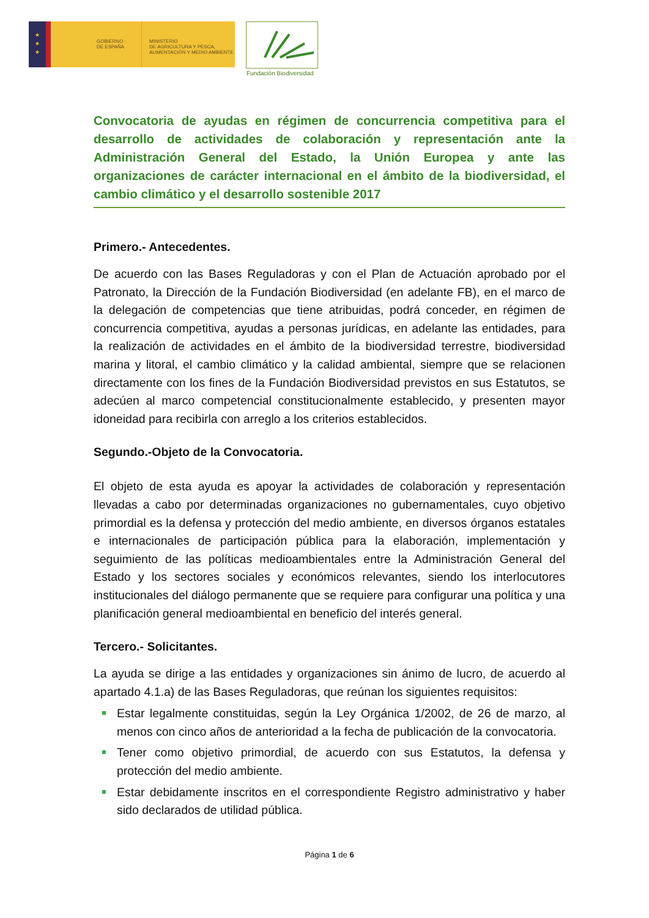★
★
★
GOBIERNO
DE ESPAÑA
MINISTERIO
DE AGRICULTURA Y PESCA,
ALIMENTACIÓN Y MEDIO AMBIENTE
Fundación Biodiversidad
Convocatoria de ayudas en régimen de concurrencia competitiva para el desarrollo de actividades de colaboración y representación ante la Administración General del Estado, la Unión Europea y ante las organizaciones de carácter internacional en el ámbito de la biodiversidad, el cambio climático y el desarrollo sostenible 2017
Primero.- Antecedentes.
De acuerdo con las Bases Reguladoras y con el Plan de Actuación aprobado por el Patronato, la Dirección de la Fundación Biodiversidad (en adelante FB), en el marco de la delegación de competencias que tiene atribuidas, podrá conceder, en régimen de concurrencia competitiva, ayudas a personas jurídicas, en adelante las entidades, para la realización de actividades en el ámbito de la biodiversidad terrestre, biodiversidad marina y litoral, el cambio climático y la calidad ambiental, siempre que se relacionen directamente con los fines de la Fundación Biodiversidad previstos en sus Estatutos, se adecúen al marco competencial constitucionalmente establecido, y presenten mayor idoneidad para recibirla con arreglo a los criterios establecidos.
Segundo.-Objeto de la Convocatoria.
El objeto de esta ayuda es apoyar la actividades de colaboración y representación llevadas a cabo por determinadas organizaciones no gubernamentales, cuyo objetivo primordial es la defensa y protección del medio ambiente, en diversos órganos estatales e internacionales de participación pública para la elaboración, implementación y seguimiento de las políticas medioambientales entre la Administración General del Estado y los sectores sociales y económicos relevantes, siendo los interlocutores institucionales del diálogo permanente que se requiere para configurar una política y una planificación general medioambiental en beneficio del interés general.
Tercero.- Solicitantes.
La ayuda se dirige a las entidades y organizaciones sin ánimo de lucro, de acuerdo al apartado 4.1.a) de las Bases Reguladoras, que reúnan los siguientes requisitos:
Estar legalmente constituidas, según la Ley Orgánica 1/2002, de 26 de marzo, al menos con cinco años de anterioridad a la fecha de publicación de la convocatoria.
Tener como objetivo primordial, de acuerdo con sus Estatutos, la defensa y protección del medio ambiente.
Estar debidamente inscritos en el correspondiente Registro administrativo y haber sido declarados de utilidad pública.
Página 1 de 6